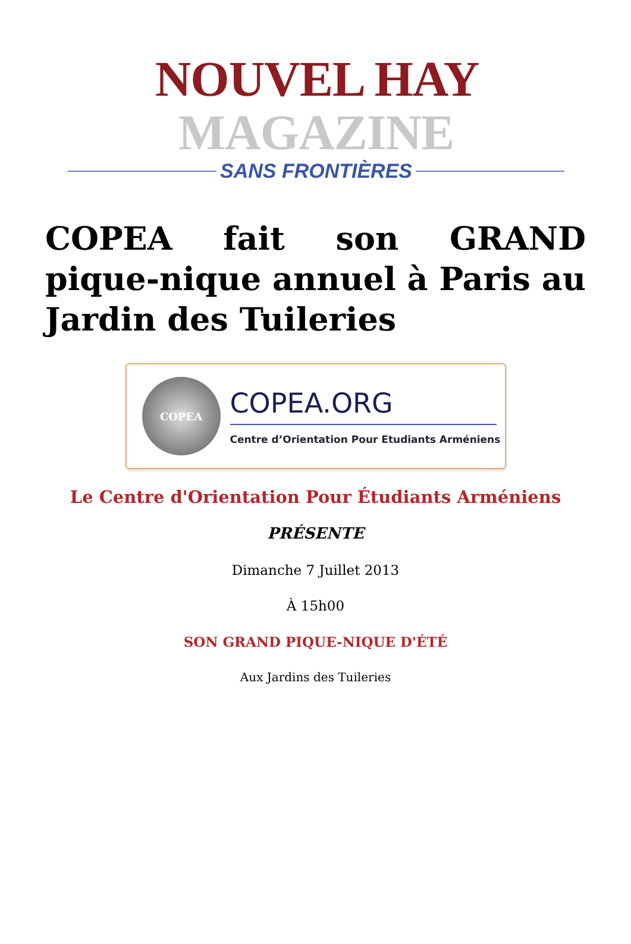NOUVEL HAY MAGAZINE
SANS FRONTIÈRES
COPEA fait son GRAND pique-nique annuel à Paris au Jardin des Tuileries
COPEA
COPEA.ORG
Centre d’Orientation Pour Etudiants Arméniens
Le Centre d'Orientation Pour Étudiants Arméniens
PRÉSENTE
Dimanche 7 Juillet 2013
À 15h00
SON GRAND PIQUE-NIQUE D'ÉTÉ
Aux Jardins des Tuileries